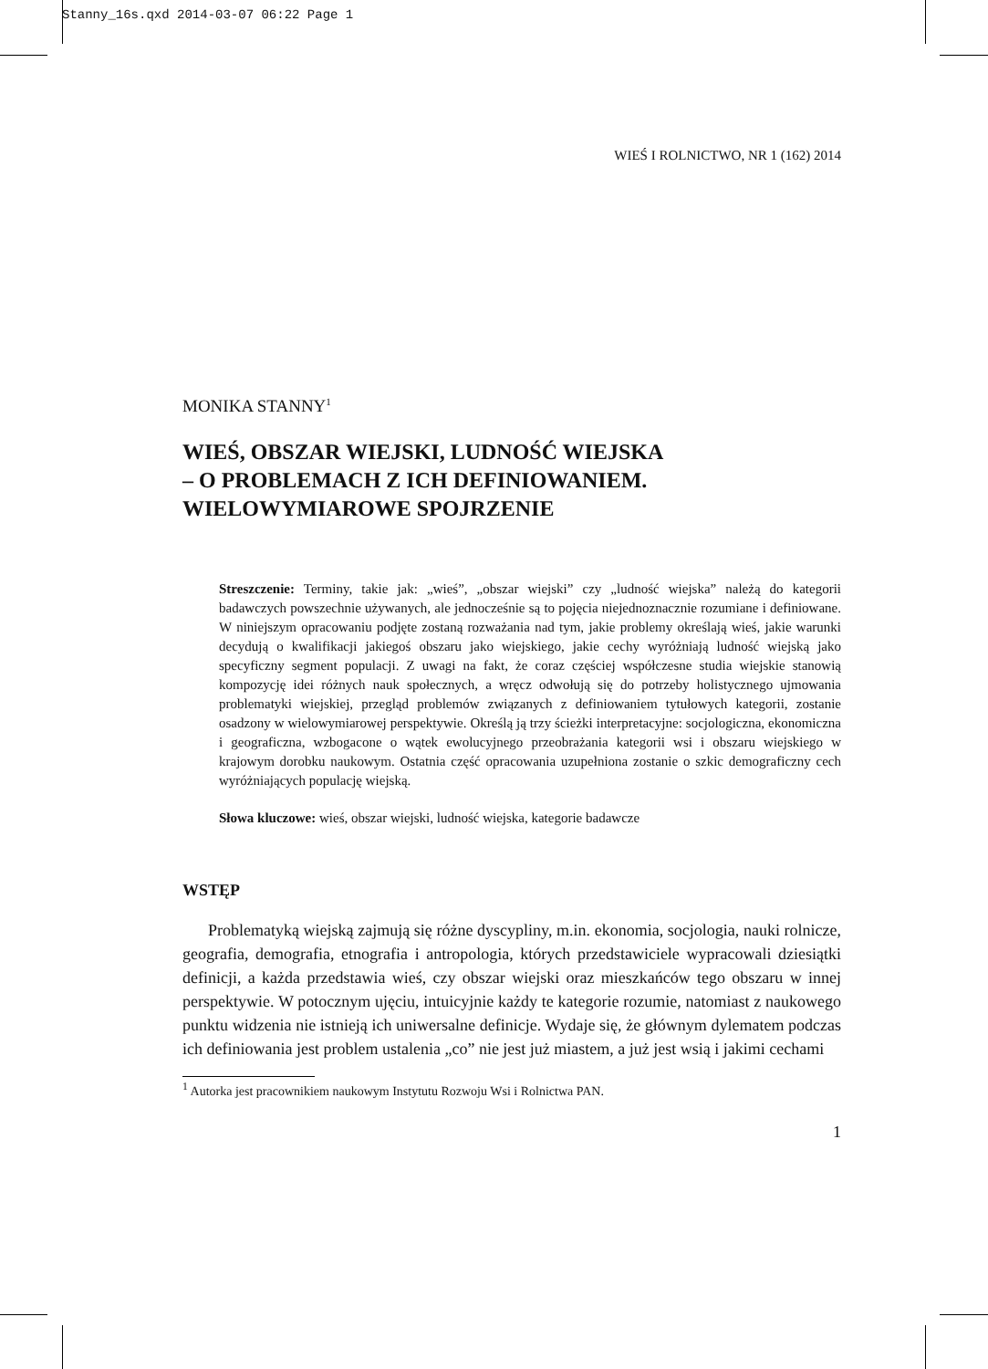Stanny_16s.qxd 2014-03-07 06:22 Page 1
WIEŚ I ROLNICTWO, NR 1 (162) 2014
MONIKA STANNY<sup>1</sup>
WIEŚ, OBSZAR WIEJSKI, LUDNOŚĆ WIEJSKA
– O PROBLEMACH Z ICH DEFINIOWANIEM.
WIELOWYMIAROWE SPOJRZENIE
Streszczenie: Terminy, takie jak: „wieś”, „obszar wiejski” czy „ludność wiejska” należą do kategorii badawczych powszechnie używanych, ale jednocześnie są to pojęcia niejednoznacznie rozumiane i definiowane. W niniejszym opracowaniu podjęte zostaną rozważania nad tym, jakie problemy określają wieś, jakie warunki decydują o kwalifikacji jakiegoś obszaru jako wiejskiego, jakie cechy wyróżniają ludność wiejską jako specyficzny segment populacji. Z uwagi na fakt, że coraz częściej współczesne studia wiejskie stanowią kompozycję idei różnych nauk społecznych, a wręcz odwołują się do potrzeby holistycznego ujmowania problematyki wiejskiej, przegląd problemów związanych z definiowaniem tytułowych kategorii, zostanie osadzony w wielowymiarowej perspektywie. Określą ją trzy ścieżki interpretacyjne: socjologiczna, ekonomiczna i geograficzna, wzbogacone o wątek ewolucyjnego przeobrażania kategorii wsi i obszaru wiejskiego w krajowym dorobku naukowym. Ostatnia część opracowania uzupełniona zostanie o szkic demograficzny cech wyróżniających populację wiejską.
Słowa kluczowe: wieś, obszar wiejski, ludność wiejska, kategorie badawcze
WSTĘP
Problematyką wiejską zajmują się różne dyscypliny, m.in. ekonomia, socjologia, nauki rolnicze, geografia, demografia, etnografia i antropologia, których przedstawiciele wypracowali dziesiątki definicji, a każda przedstawia wieś, czy obszar wiejski oraz mieszkańców tego obszaru w innej perspektywie. W potocznym ujęciu, intuicyjnie każdy te kategorie rozumie, natomiast z naukowego punktu widzenia nie istnieją ich uniwersalne definicje. Wydaje się, że głównym dylematem podczas ich definiowania jest problem ustalenia „co” nie jest już miastem, a już jest wsią i jakimi cechami
<sup>1</sup> Autorka jest pracownikiem naukowym Instytutu Rozwoju Wsi i Rolnictwa PAN.
1